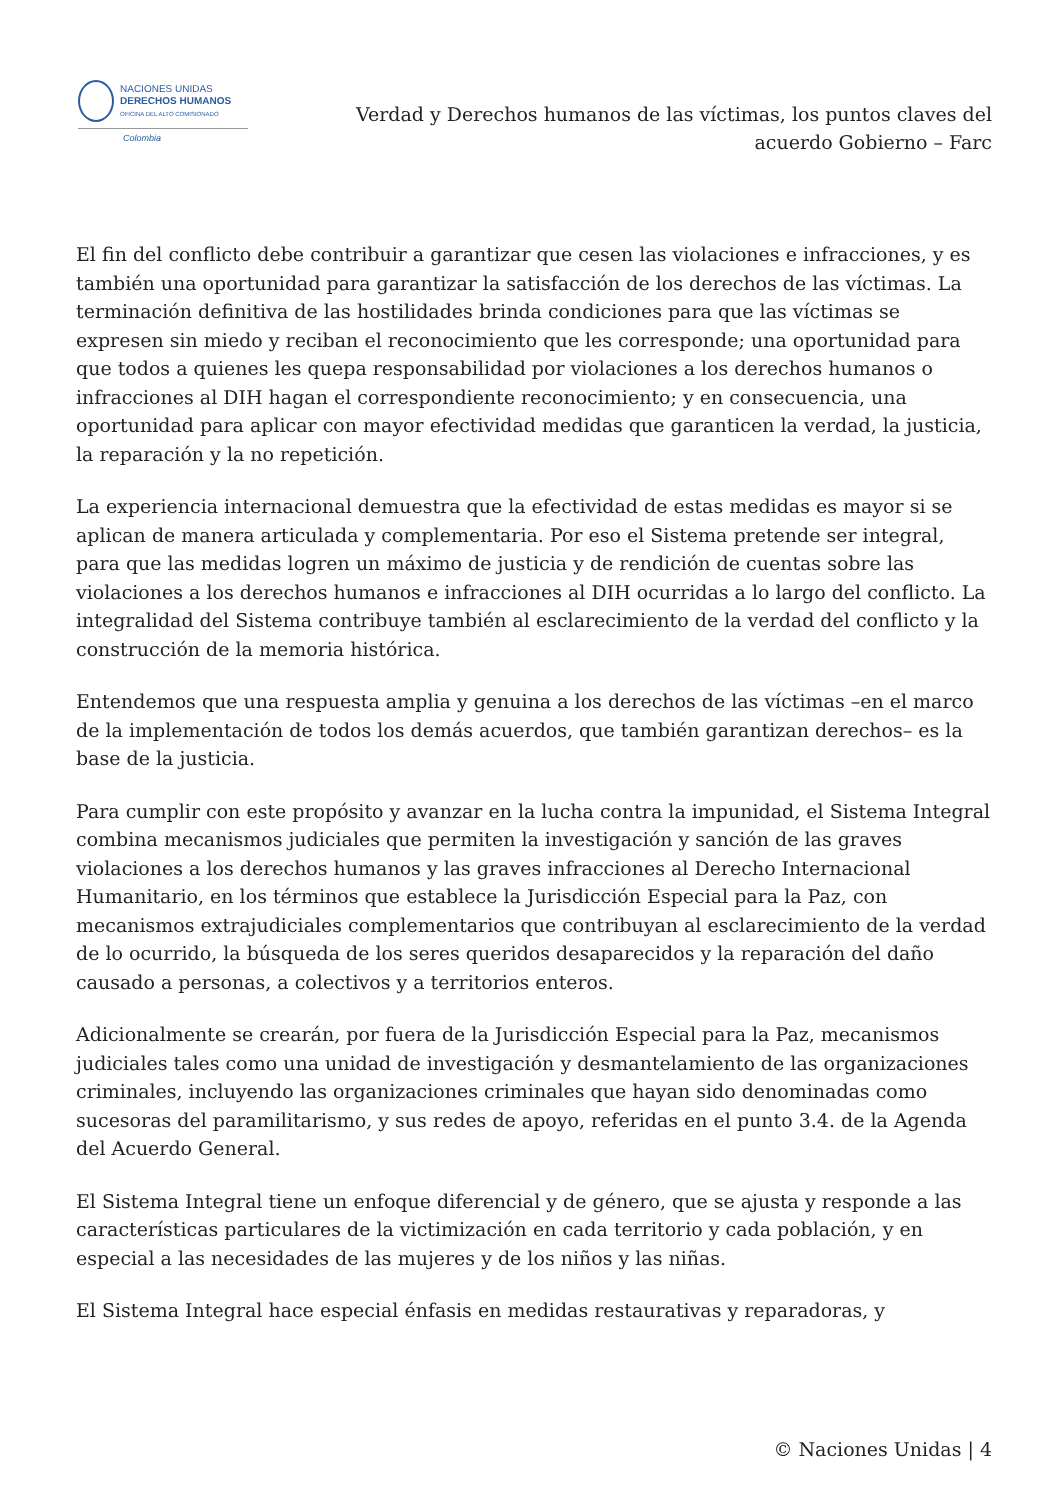NACIONES UNIDAS
DERECHOS HUMANOS
OFICINA DEL ALTO COMISIONADO
Colombia
Verdad y Derechos humanos de las víctimas, los puntos claves del
acuerdo Gobierno – Farc
El fin del conflicto debe contribuir a garantizar que cesen las violaciones e infracciones, y es también una oportunidad para garantizar la satisfacción de los derechos de las víctimas. La terminación definitiva de las hostilidades brinda condiciones para que las víctimas se expresen sin miedo y reciban el reconocimiento que les corresponde; una oportunidad para que todos a quienes les quepa responsabilidad por violaciones a los derechos humanos o infracciones al DIH hagan el correspondiente reconocimiento; y en consecuencia, una oportunidad para aplicar con mayor efectividad medidas que garanticen la verdad, la justicia, la reparación y la no repetición.
La experiencia internacional demuestra que la efectividad de estas medidas es mayor si se aplican de manera articulada y complementaria. Por eso el Sistema pretende ser integral, para que las medidas logren un máximo de justicia y de rendición de cuentas sobre las violaciones a los derechos humanos e infracciones al DIH ocurridas a lo largo del conflicto. La integralidad del Sistema contribuye también al esclarecimiento de la verdad del conflicto y la construcción de la memoria histórica.
Entendemos que una respuesta amplia y genuina a los derechos de las víctimas –en el marco de la implementación de todos los demás acuerdos, que también garantizan derechos– es la base de la justicia.
Para cumplir con este propósito y avanzar en la lucha contra la impunidad, el Sistema Integral combina mecanismos judiciales que permiten la investigación y sanción de las graves violaciones a los derechos humanos y las graves infracciones al Derecho Internacional Humanitario, en los términos que establece la Jurisdicción Especial para la Paz, con mecanismos extrajudiciales complementarios que contribuyan al esclarecimiento de la verdad de lo ocurrido, la búsqueda de los seres queridos desaparecidos y la reparación del daño causado a personas, a colectivos y a territorios enteros.
Adicionalmente se crearán, por fuera de la Jurisdicción Especial para la Paz, mecanismos judiciales tales como una unidad de investigación y desmantelamiento de las organizaciones criminales, incluyendo las organizaciones criminales que hayan sido denominadas como sucesoras del paramilitarismo, y sus redes de apoyo, referidas en el punto 3.4. de la Agenda del Acuerdo General.
El Sistema Integral tiene un enfoque diferencial y de género, que se ajusta y responde a las características particulares de la victimización en cada territorio y cada población, y en especial a las necesidades de las mujeres y de los niños y las niñas.
El Sistema Integral hace especial énfasis en medidas restaurativas y reparadoras, y
© Naciones Unidas | 4